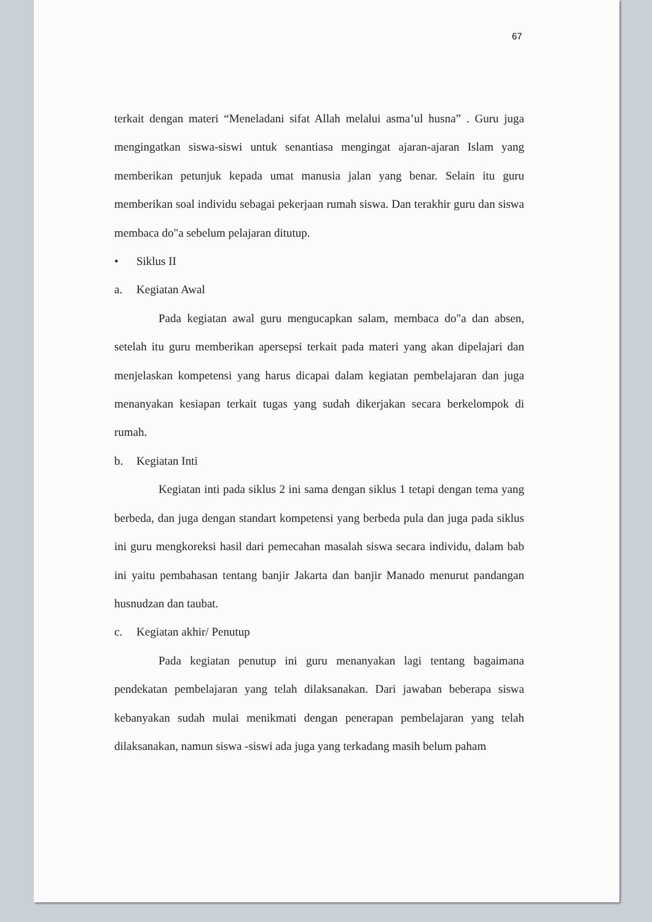67
terkait dengan materi “Meneladani sifat Allah melalui asma’ul husna” . Guru juga mengingatkan siswa-siswi untuk senantiasa mengingat ajaran-ajaran Islam yang memberikan petunjuk kepada umat manusia jalan yang benar. Selain itu guru memberikan soal individu sebagai pekerjaan rumah siswa. Dan terakhir guru dan siswa membaca do"a sebelum pelajaran ditutup.
• Siklus II
a. Kegiatan Awal
Pada kegiatan awal guru mengucapkan salam, membaca do"a dan absen, setelah itu guru memberikan apersepsi terkait pada materi yang akan dipelajari dan menjelaskan kompetensi yang harus dicapai dalam kegiatan pembelajaran dan juga menanyakan kesiapan terkait tugas yang sudah dikerjakan secara berkelompok di rumah.
b. Kegiatan Inti
Kegiatan inti pada siklus 2 ini sama dengan siklus 1 tetapi dengan tema yang berbeda, dan juga dengan standart kompetensi yang berbeda pula dan juga pada siklus ini guru mengkoreksi hasil dari pemecahan masalah siswa secara individu, dalam bab ini yaitu pembahasan tentang banjir Jakarta dan banjir Manado menurut pandangan husnudzan dan taubat.
c. Kegiatan akhir/ Penutup
Pada kegiatan penutup ini guru menanyakan lagi tentang bagaimana pendekatan pembelajaran yang telah dilaksanakan. Dari jawaban beberapa siswa kebanyakan sudah mulai menikmati dengan penerapan pembelajaran yang telah dilaksanakan, namun siswa -siswi ada juga yang terkadang masih belum paham